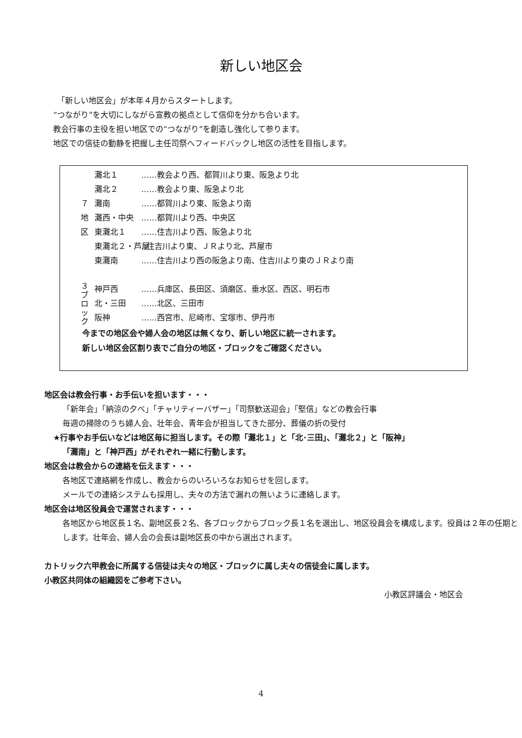新しい地区会
　「新しい地区会」が本年４月からスタートします。
“つながり”を大切にしながら宣教の拠点として信仰を分かち合います。
教会行事の主役を担い地区での“つながり”を創造し強化して参ります。
地区での信徒の動静を把握し主任司祭へフィードバックし地区の活性を目指します。
７
地
区
灘北１ ……教会より西、都賀川より東、阪急より北
灘北２ ……教会より東、阪急より北
灘南 ……都賀川より東、阪急より南
灘西・中央 ……都賀川より西、中央区
東灘北１ ……住吉川より西、阪急より北
東灘北２・芦屋 ‥住吉川より東、ＪＲより北、芦屋市
東灘南 ……住吉川より西の阪急より南、住吉川より東のＪＲより南
３
ブ
ロ
ッ
ク
神戸西 ……兵庫区、長田区、須磨区、垂水区、西区、明石市
北・三田 ……北区、三田市
阪神 ……西宮市、尼崎市、宝塚市、伊丹市
今までの地区会や婦人会の地区は無くなり、新しい地区に統一されます。
新しい地区会区割り表でご自分の地区・ブロックをご確認ください。
地区会は教会行事・お手伝いを担います・・・
「新年会」「納涼の夕べ」「チャリティーバザー」「司祭歓送迎会」「堅信」などの教会行事
毎週の掃除のうち婦人会、壮年会、青年会が担当してきた部分、葬儀の折の受付
★行事やお手伝いなどは地区毎に担当します。その際「灘北１」と「北･三田」、「灘北２」と「阪神」
「灘南」と「神戸西」がそれぞれ一緒に行動します。
地区会は教会からの連絡を伝えます・・・
各地区で連絡網を作成し、教会からのいろいろなお知らせを回します。
メールでの連絡システムも採用し、夫々の方法で漏れの無いように連絡します。
地区会は地区役員会で運営されます・・・
各地区から地区長１名、副地区長２名、各ブロックからブロック長１名を選出し、地区役員会を構成します。役員は２年の任期とします。壮年会、婦人会の会長は副地区長の中から選出されます。
カトリック六甲教会に所属する信徒は夫々の地区・ブロックに属し夫々の信徒会に属します。
小教区共同体の組織図をご参考下さい。
小教区評議会・地区会
4